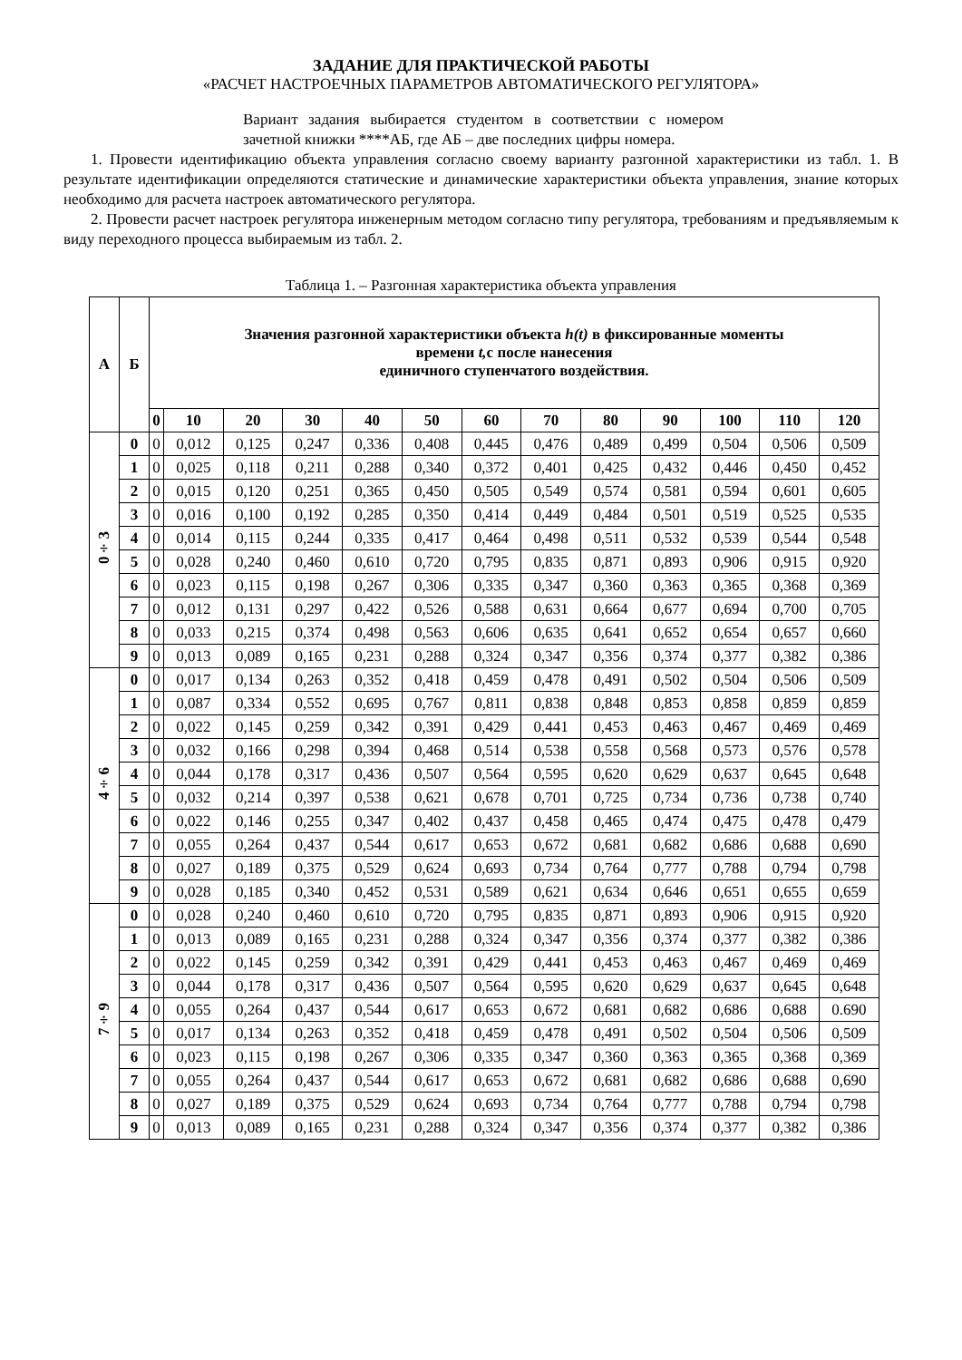ЗАДАНИЕ ДЛЯ ПРАКТИЧЕСКОЙ РАБОТЫ
«РАСЧЕТ НАСТРОЕЧНЫХ ПАРАМЕТРОВ АВТОМАТИЧЕСКОГО РЕГУЛЯТОРА»
Вариант задания выбирается студентом в соответствии с номером зачетной книжки ****АБ, где АБ – две последних цифры номера.
1. Провести идентификацию объекта управления согласно своему варианту разгонной характеристики из табл. 1. В результате идентификации определяются статические и динамические характеристики объекта управления, знание которых необходимо для расчета настроек автоматического регулятора.
2. Провести расчет настроек регулятора инженерным методом согласно типу регулятора, требованиям и предъявляемым к виду переходного процесса выбираемым из табл. 2.
Таблица 1. – Разгонная характеристика объекта управления
| А | Б | Значения разгонной характеристики объекта h(t) в фиксированные моменты времени t, с после нанесения единичного ступенчатого воздействия. | | | | | | | | | | | | |
| --- | --- | --- | --- | --- | --- | --- | --- | --- | --- | --- | --- | --- | --- | --- |
| | | 0 | 10 | 20 | 30 | 40 | 50 | 60 | 70 | 80 | 90 | 100 | 110 | 120 |
| 0÷3 | 0 | 0 | 0,012 | 0,125 | 0,247 | 0,336 | 0,408 | 0,445 | 0,476 | 0,489 | 0,499 | 0,504 | 0,506 | 0,509 |
| | 1 | 0 | 0,025 | 0,118 | 0,211 | 0,288 | 0,340 | 0,372 | 0,401 | 0,425 | 0,432 | 0,446 | 0,450 | 0,452 |
| | 2 | 0 | 0,015 | 0,120 | 0,251 | 0,365 | 0,450 | 0,505 | 0,549 | 0,574 | 0,581 | 0,594 | 0,601 | 0,605 |
| | 3 | 0 | 0,016 | 0,100 | 0,192 | 0,285 | 0,350 | 0,414 | 0,449 | 0,484 | 0,501 | 0,519 | 0,525 | 0,535 |
| | 4 | 0 | 0,014 | 0,115 | 0,244 | 0,335 | 0,417 | 0,464 | 0,498 | 0,511 | 0,532 | 0,539 | 0,544 | 0,548 |
| | 5 | 0 | 0,028 | 0,240 | 0,460 | 0,610 | 0,720 | 0,795 | 0,835 | 0,871 | 0,893 | 0,906 | 0,915 | 0,920 |
| | 6 | 0 | 0,023 | 0,115 | 0,198 | 0,267 | 0,306 | 0,335 | 0,347 | 0,360 | 0,363 | 0,365 | 0,368 | 0,369 |
| | 7 | 0 | 0,012 | 0,131 | 0,297 | 0,422 | 0,526 | 0,588 | 0,631 | 0,664 | 0,677 | 0,694 | 0,700 | 0,705 |
| | 8 | 0 | 0,033 | 0,215 | 0,374 | 0,498 | 0,563 | 0,606 | 0,635 | 0,641 | 0,652 | 0,654 | 0,657 | 0,660 |
| | 9 | 0 | 0,013 | 0,089 | 0,165 | 0,231 | 0,288 | 0,324 | 0,347 | 0,356 | 0,374 | 0,377 | 0,382 | 0,386 |
| 4÷6 | 0 | 0 | 0,017 | 0,134 | 0,263 | 0,352 | 0,418 | 0,459 | 0,478 | 0,491 | 0,502 | 0,504 | 0,506 | 0,509 |
| | 1 | 0 | 0,087 | 0,334 | 0,552 | 0,695 | 0,767 | 0,811 | 0,838 | 0,848 | 0,853 | 0,858 | 0,859 | 0,859 |
| | 2 | 0 | 0,022 | 0,145 | 0,259 | 0,342 | 0,391 | 0,429 | 0,441 | 0,453 | 0,463 | 0,467 | 0,469 | 0,469 |
| | 3 | 0 | 0,032 | 0,166 | 0,298 | 0,394 | 0,468 | 0,514 | 0,538 | 0,558 | 0,568 | 0,573 | 0,576 | 0,578 |
| | 4 | 0 | 0,044 | 0,178 | 0,317 | 0,436 | 0,507 | 0,564 | 0,595 | 0,620 | 0,629 | 0,637 | 0,645 | 0,648 |
| | 5 | 0 | 0,032 | 0,214 | 0,397 | 0,538 | 0,621 | 0,678 | 0,701 | 0,725 | 0,734 | 0,736 | 0,738 | 0,740 |
| | 6 | 0 | 0,022 | 0,146 | 0,255 | 0,347 | 0,402 | 0,437 | 0,458 | 0,465 | 0,474 | 0,475 | 0,478 | 0,479 |
| | 7 | 0 | 0,055 | 0,264 | 0,437 | 0,544 | 0,617 | 0,653 | 0,672 | 0,681 | 0,682 | 0,686 | 0,688 | 0,690 |
| | 8 | 0 | 0,027 | 0,189 | 0,375 | 0,529 | 0,624 | 0,693 | 0,734 | 0,764 | 0,777 | 0,788 | 0,794 | 0,798 |
| | 9 | 0 | 0,028 | 0,185 | 0,340 | 0,452 | 0,531 | 0,589 | 0,621 | 0,634 | 0,646 | 0,651 | 0,655 | 0,659 |
| 7÷9 | 0 | 0 | 0,028 | 0,240 | 0,460 | 0,610 | 0,720 | 0,795 | 0,835 | 0,871 | 0,893 | 0,906 | 0,915 | 0,920 |
| | 1 | 0 | 0,013 | 0,089 | 0,165 | 0,231 | 0,288 | 0,324 | 0,347 | 0,356 | 0,374 | 0,377 | 0,382 | 0,386 |
| | 2 | 0 | 0,022 | 0,145 | 0,259 | 0,342 | 0,391 | 0,429 | 0,441 | 0,453 | 0,463 | 0,467 | 0,469 | 0,469 |
| | 3 | 0 | 0,044 | 0,178 | 0,317 | 0,436 | 0,507 | 0,564 | 0,595 | 0,620 | 0,629 | 0,637 | 0,645 | 0,648 |
| | 4 | 0 | 0,055 | 0,264 | 0,437 | 0,544 | 0,617 | 0,653 | 0,672 | 0,681 | 0,682 | 0,686 | 0,688 | 0.690 |
| | 5 | 0 | 0,017 | 0,134 | 0,263 | 0,352 | 0,418 | 0,459 | 0,478 | 0,491 | 0,502 | 0,504 | 0,506 | 0,509 |
| | 6 | 0 | 0,023 | 0,115 | 0,198 | 0,267 | 0,306 | 0,335 | 0,347 | 0,360 | 0,363 | 0,365 | 0,368 | 0,369 |
| | 7 | 0 | 0,055 | 0,264 | 0,437 | 0,544 | 0,617 | 0,653 | 0,672 | 0,681 | 0,682 | 0,686 | 0,688 | 0,690 |
| | 8 | 0 | 0,027 | 0,189 | 0,375 | 0,529 | 0,624 | 0,693 | 0,734 | 0,764 | 0,777 | 0,788 | 0,794 | 0,798 |
| | 9 | 0 | 0,013 | 0,089 | 0,165 | 0,231 | 0,288 | 0,324 | 0,347 | 0,356 | 0,374 | 0,377 | 0,382 | 0,386 |